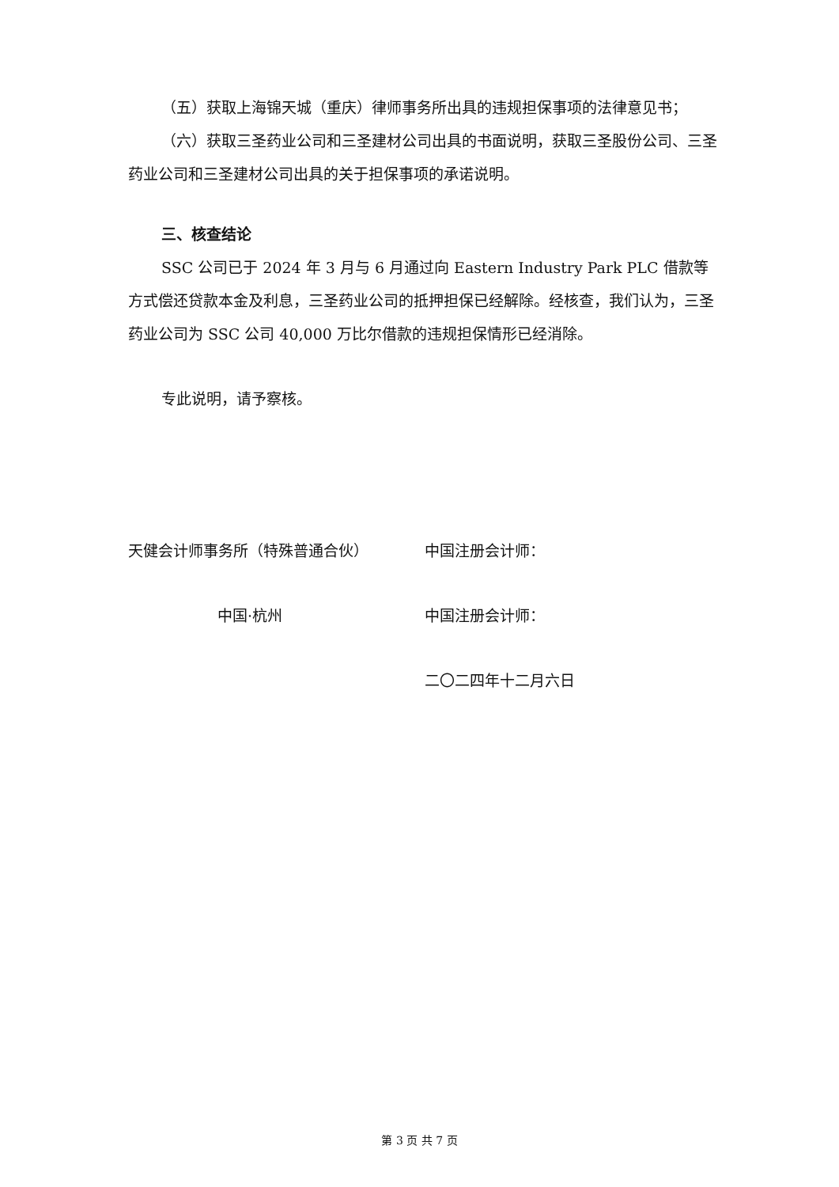（五）获取上海锦天城（重庆）律师事务所出具的违规担保事项的法律意见书；
（六）获取三圣药业公司和三圣建材公司出具的书面说明，获取三圣股份公司、三圣药业公司和三圣建材公司出具的关于担保事项的承诺说明。
三、核查结论
SSC 公司已于 2024 年 3 月与 6 月通过向 Eastern Industry Park PLC 借款等方式偿还贷款本金及利息，三圣药业公司的抵押担保已经解除。经核查，我们认为，三圣药业公司为 SSC 公司 40,000 万比尔借款的违规担保情形已经消除。
专此说明，请予察核。
天健会计师事务所（特殊普通合伙） 中国注册会计师：
中国·杭州 中国注册会计师：
二〇二四年十二月六日
第 3 页 共 7 页